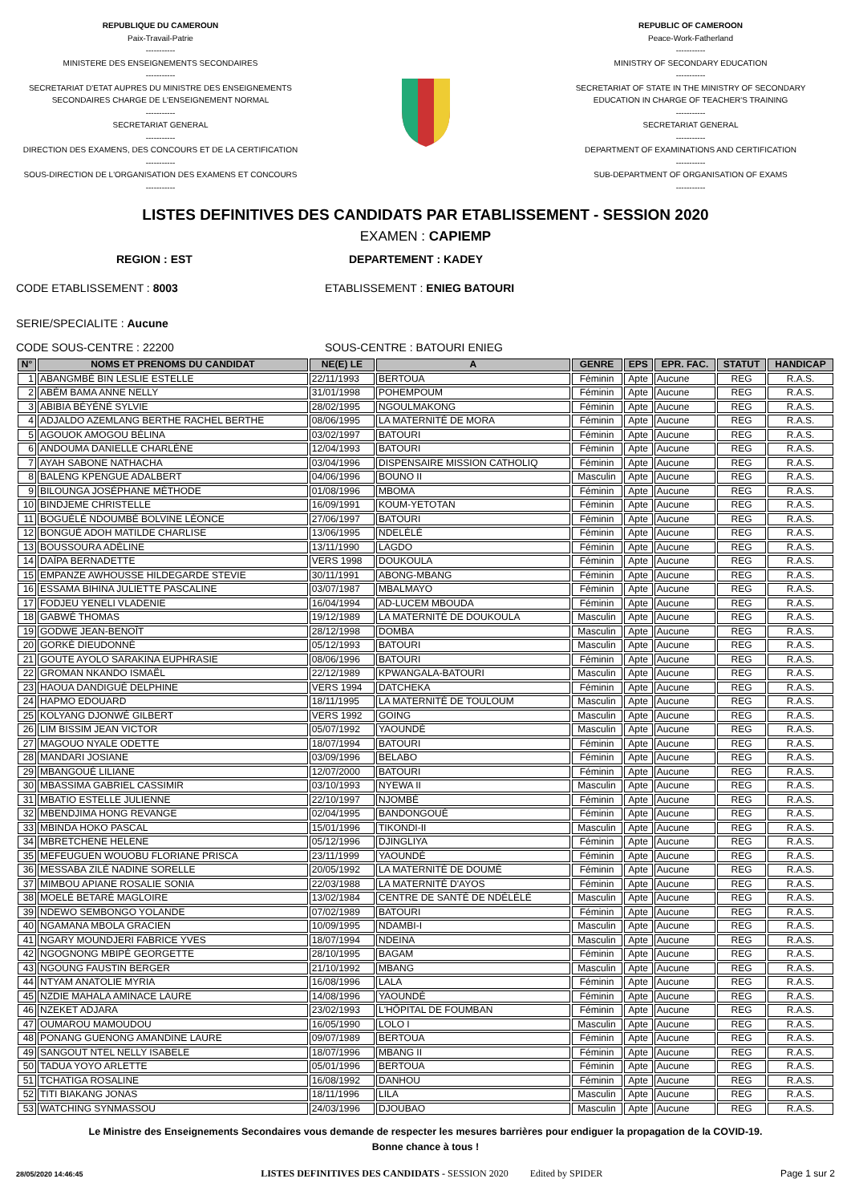REPUBLIQUE DU CAMEROUN
Paix-Travail-Patrie
-----------
MINISTERE DES ENSEIGNEMENTS SECONDAIRES
-----------
SECRETARIAT D'ETAT AUPRES DU MINISTRE DES ENSEIGNEMENTS
SECONDAIRES CHARGE DE L'ENSEIGNEMENT NORMAL
-----------
SECRETARIAT GENERAL
-----------
DIRECTION DES EXAMENS, DES CONCOURS ET DE LA CERTIFICATION
-----------
SOUS-DIRECTION DE L'ORGANISATION DES EXAMENS ET CONCOURS
-----------
REPUBLIC OF CAMEROON
Peace-Work-Fatherland
-----------
MINISTRY OF SECONDARY EDUCATION
-----------
SECRETARIAT OF STATE IN THE MINISTRY OF SECONDARY
EDUCATION IN CHARGE OF TEACHER'S TRAINING
-----------
SECRETARIAT GENERAL
-----------
DEPARTMENT OF EXAMINATIONS AND CERTIFICATION
-----------
SUB-DEPARTMENT OF ORGANISATION OF EXAMS
-----------
LISTES DEFINITIVES DES CANDIDATS PAR ETABLISSEMENT - SESSION 2020
EXAMEN : CAPIEMP
REGION : EST DEPARTEMENT : KADEY
CODE ETABLISSEMENT : 8003 ETABLISSEMENT : ENIEG BATOURI
SERIE/SPECIALITE : Aucune
CODE SOUS-CENTRE : 22200 SOUS-CENTRE : BATOURI ENIEG
| N° | NOMS ET PRENOMS DU CANDIDAT | NE(E) LE | A | GENRE | EPS | EPR. FAC. | STATUT | HANDICAP |
| --- | --- | --- | --- | --- | --- | --- | --- | --- |
| 1 | ABANGMBÉ BIN LESLIE ESTELLE | 22/11/1993 | BERTOUA | Féminin | Apte | Aucune | REG | R.A.S. |
| 2 | ABÉM BAMA ANNE NELLY | 31/01/1998 | POHEMPOUM | Féminin | Apte | Aucune | REG | R.A.S. |
| 3 | ABIBIA BÉYÉNÉ SYLVIE | 28/02/1995 | NGOULMAKONG | Féminin | Apte | Aucune | REG | R.A.S. |
| 4 | ADJALDO AZEMLANG BERTHE RACHEL BERTHE | 08/06/1995 | LA MATERNITÉ DE MORA | Féminin | Apte | Aucune | REG | R.A.S. |
| 5 | AGOUOK AMOGOU BÉLINA | 03/02/1997 | BATOURI | Féminin | Apte | Aucune | REG | R.A.S. |
| 6 | ANDOUMA DANIELLE CHARLÈNE | 12/04/1993 | BATOURI | Féminin | Apte | Aucune | REG | R.A.S. |
| 7 | AYAH SABONE NATHACHA | 03/04/1996 | DISPENSAIRE MISSION CATHOLIQ | Féminin | Apte | Aucune | REG | R.A.S. |
| 8 | BALENG KPENGUE ADALBERT | 04/06/1996 | BOUNO II | Masculin | Apte | Aucune | REG | R.A.S. |
| 9 | BILOUNGA JOSÉPHANE MÉTHODE | 01/08/1996 | MBOMA | Féminin | Apte | Aucune | REG | R.A.S. |
| 10 | BINDJEME CHRISTELLE | 16/09/1991 | KOUM-YETOTAN | Féminin | Apte | Aucune | REG | R.A.S. |
| 11 | BOGUÉLÉ NDOUMBÉ BOLVINE LÉONCE | 27/06/1997 | BATOURI | Féminin | Apte | Aucune | REG | R.A.S. |
| 12 | BONGUÉ ADOH MATILDE CHARLISE | 13/06/1995 | NDELÉLÉ | Féminin | Apte | Aucune | REG | R.A.S. |
| 13 | BOUSSOURA ADÈLINE | 13/11/1990 | LAGDO | Féminin | Apte | Aucune | REG | R.A.S. |
| 14 | DAÏPA BERNADETTE | VERS 1998 | DOUKOULA | Féminin | Apte | Aucune | REG | R.A.S. |
| 15 | EMPANZE AWHOUSSE HILDEGARDE STEVIE | 30/11/1991 | ABONG-MBANG | Féminin | Apte | Aucune | REG | R.A.S. |
| 16 | ESSAMA BIHINA JULIETTE PASCALINE | 03/07/1987 | MBALMAYO | Féminin | Apte | Aucune | REG | R.A.S. |
| 17 | FODJEU YENELI VLADENIE | 16/04/1994 | AD-LUCEM MBOUDA | Féminin | Apte | Aucune | REG | R.A.S. |
| 18 | GABWÉ THOMAS | 19/12/1989 | LA MATERNITÉ DE DOUKOULA | Masculin | Apte | Aucune | REG | R.A.S. |
| 19 | GODWE JEAN-BENOÎT | 28/12/1998 | DOMBA | Masculin | Apte | Aucune | REG | R.A.S. |
| 20 | GORKÉ DIEUDONNÉ | 05/12/1993 | BATOURI | Masculin | Apte | Aucune | REG | R.A.S. |
| 21 | GOUTE AYOLO SARAKINA EUPHRASIE | 08/06/1996 | BATOURI | Féminin | Apte | Aucune | REG | R.A.S. |
| 22 | GROMAN NKANDO ISMAËL | 22/12/1989 | KPWANGALA-BATOURI | Masculin | Apte | Aucune | REG | R.A.S. |
| 23 | HAOUA DANDIGUÉ DELPHINE | VERS 1994 | DATCHEKA | Féminin | Apte | Aucune | REG | R.A.S. |
| 24 | HAPMO EDOUARD | 18/11/1995 | LA MATERNITÉ DE TOULOUM | Masculin | Apte | Aucune | REG | R.A.S. |
| 25 | KOLYANG DJONWÉ GILBERT | VERS 1992 | GOING | Masculin | Apte | Aucune | REG | R.A.S. |
| 26 | LIM BISSIM JEAN VICTOR | 05/07/1992 | YAOUNDÉ | Masculin | Apte | Aucune | REG | R.A.S. |
| 27 | MAGOUO NYALE ODETTE | 18/07/1994 | BATOURI | Féminin | Apte | Aucune | REG | R.A.S. |
| 28 | MANDARI JOSIANE | 03/09/1996 | BELABO | Féminin | Apte | Aucune | REG | R.A.S. |
| 29 | MBANGOUÉ LILIANE | 12/07/2000 | BATOURI | Féminin | Apte | Aucune | REG | R.A.S. |
| 30 | MBASSIMA GABRIEL CASSIMIR | 03/10/1993 | NYEWA II | Masculin | Apte | Aucune | REG | R.A.S. |
| 31 | MBATIO ESTELLE JULIENNE | 22/10/1997 | NJOMBÉ | Féminin | Apte | Aucune | REG | R.A.S. |
| 32 | MBENDJIMA HONG REVANGE | 02/04/1995 | BANDONGOUÉ | Féminin | Apte | Aucune | REG | R.A.S. |
| 33 | MBINDA HOKO PASCAL | 15/01/1996 | TIKONDI-II | Masculin | Apte | Aucune | REG | R.A.S. |
| 34 | MBRETCHENE HELENE | 05/12/1996 | DJINGLIYA | Féminin | Apte | Aucune | REG | R.A.S. |
| 35 | MEFEUGUEN WOUOBU FLORIANE PRISCA | 23/11/1999 | YAOUNDÉ | Féminin | Apte | Aucune | REG | R.A.S. |
| 36 | MESSABA ZILÉ NADINE SORELLE | 20/05/1992 | LA MATERNITÉ DE DOUMÉ | Féminin | Apte | Aucune | REG | R.A.S. |
| 37 | MIMBOU APIANE ROSALIE SONIA | 22/03/1988 | LA MATERNITÉ D'AYOS | Féminin | Apte | Aucune | REG | R.A.S. |
| 38 | MOELÉ BETARÉ MAGLOIRE | 13/02/1984 | CENTRE DE SANTÉ DE NDÉLÉLÉ | Masculin | Apte | Aucune | REG | R.A.S. |
| 39 | NDEWO SEMBONGO YOLANDE | 07/02/1989 | BATOURI | Féminin | Apte | Aucune | REG | R.A.S. |
| 40 | NGAMANA MBOLA GRACIEN | 10/09/1995 | NDAMBI-I | Masculin | Apte | Aucune | REG | R.A.S. |
| 41 | NGARY MOUNDJERI FABRICE YVES | 18/07/1994 | NDEINA | Masculin | Apte | Aucune | REG | R.A.S. |
| 42 | NGOGNONG MBIPÉ GEORGETTE | 28/10/1995 | BAGAM | Féminin | Apte | Aucune | REG | R.A.S. |
| 43 | NGOUNG FAUSTIN BERGER | 21/10/1992 | MBANG | Masculin | Apte | Aucune | REG | R.A.S. |
| 44 | NTYAM ANATOLIE MYRIA | 16/08/1996 | LALA | Féminin | Apte | Aucune | REG | R.A.S. |
| 45 | NZDIE MAHALA AMINACE LAURE | 14/08/1996 | YAOUNDÉ | Féminin | Apte | Aucune | REG | R.A.S. |
| 46 | NZEKET ADJARA | 23/02/1993 | L'HÔPITAL DE FOUMBAN | Féminin | Apte | Aucune | REG | R.A.S. |
| 47 | OUMAROU MAMOUDOU | 16/05/1990 | LOLO I | Masculin | Apte | Aucune | REG | R.A.S. |
| 48 | PONANG GUENONG AMANDINE LAURE | 09/07/1989 | BERTOUA | Féminin | Apte | Aucune | REG | R.A.S. |
| 49 | SANGOUT NTEL NELLY ISABELE | 18/07/1996 | MBANG II | Féminin | Apte | Aucune | REG | R.A.S. |
| 50 | TADUA YOYO ARLETTE | 05/01/1996 | BERTOUA | Féminin | Apte | Aucune | REG | R.A.S. |
| 51 | TCHATIGA ROSALINE | 16/08/1992 | DANHOU | Féminin | Apte | Aucune | REG | R.A.S. |
| 52 | TITI BIAKANG JONAS | 18/11/1996 | LILA | Masculin | Apte | Aucune | REG | R.A.S. |
| 53 | WATCHING SYNMASSOU | 24/03/1996 | DJOUBAO | Masculin | Apte | Aucune | REG | R.A.S. |
Le Ministre des Enseignements Secondaires vous demande de respecter les mesures barrières pour endiguer la propagation de la COVID-19.
Bonne chance à tous !
28/05/2020 14:46:45 LISTES DEFINITIVES DES CANDIDATS - SESSION 2020 Edited by SPIDER Page 1 sur 2